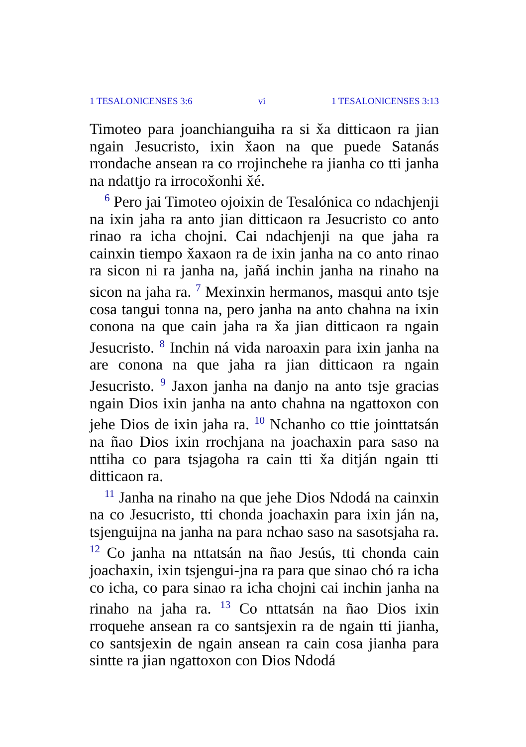1 TESALONICENSES 3:6 vi 1 TESALONICENSES 3:13
Timoteo para joanchianguiha ra si x̌a ditticaon ra jian ngain Jesucristo, ixin x̌aon na que puede Satanás rrondache ansean ra co rrojinchehe ra jianha co tti janha na ndattjo ra irrocox̌onhi x̌é.
<sup>6</sup> Pero jai Timoteo ojoixin de Tesalónica co ndachjenji na ixin jaha ra anto jian ditticaon ra Jesucristo co anto rinao ra icha chojni. Cai ndachjenji na que jaha ra cainxin tiempo x̌axaon ra de ixin janha na co anto rinao ra sicon ni ra janha na, jañá inchin janha na rinaho na sicon na jaha ra. <sup>7</sup> Mexinxin hermanos, masqui anto tsje cosa tangui tonna na, pero janha na anto chahna na ixin conona na que cain jaha ra x̌a jian ditticaon ra ngain Jesucristo. <sup>8</sup> Inchin ná vida naroaxin para ixin janha na are conona na que jaha ra jian ditticaon ra ngain Jesucristo. <sup>9</sup> Jaxon janha na danjo na anto tsje gracias ngain Dios ixin janha na anto chahna na ngattoxon con jehe Dios de ixin jaha ra. <sup>10</sup> Nchanho co ttie jointtatsán na ñao Dios ixin rrochjana na joachaxin para saso na nttiha co para tsjagoha ra cain tti x̌a ditján ngain tti ditticaon ra.
<sup>11</sup> Janha na rinaho na que jehe Dios Ndodá na cainxin na co Jesucristo, tti chonda joachaxin para ixin ján na, tsjenguijna na janha na para nchao saso na sasotsjaha ra. <sup>12</sup> Co janha na nttatsán na ñao Jesús, tti chonda cain joachaxin, ixin tsjengui-jna ra para que sinao chó ra icha co icha, co para sinao ra icha chojni cai inchin janha na rinaho na jaha ra. <sup>13</sup> Co nttatsán na ñao Dios ixin rroquehe ansean ra co santsjexin ra de ngain tti jianha, co santsjexin de ngain ansean ra cain cosa jianha para sintte ra jian ngattoxon con Dios Ndodá